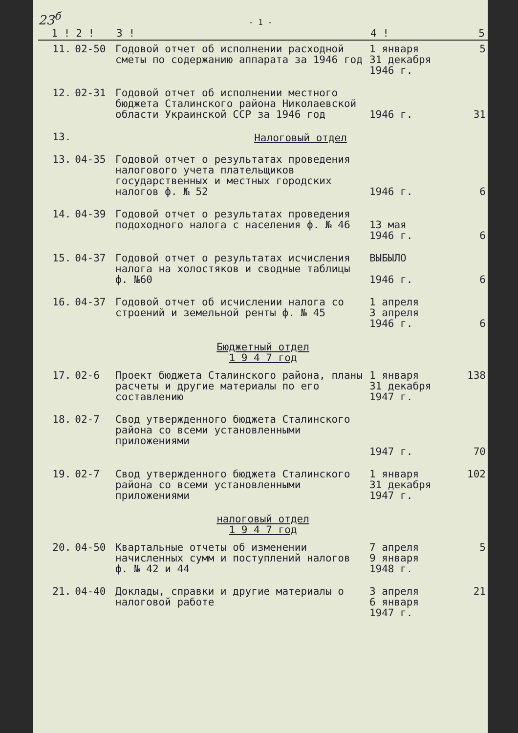23<sup>б</sup>
- 1 -
| 1 ! | 2 ! | 3 ! | 4 ! | 5 |
| --- | --- | --- | --- | --- |
| 11. | 02-50 | Годовой отчет об исполнении расходной сметы по содержанию аппарата за 1946 год | 1 января 31 декабря 1946 г. | 5 |
| 12. | 02-31 | Годовой отчет об исполнении местного бюджета Сталинского района Николаевской области Украинской ССР за 1946 год | 1946 г. | 31 |
| 13. | | Налоговый отдел | | |
| 13. | 04-35 | Годовой отчет о результатах проведения налогового учета плательщиков государственных и местных городских налогов ф. № 52 | 1946 г. | 6 |
| 14. | 04-39 | Годовой отчет о результатах проведения подоходного налога с населения ф. № 46 | 13 мая 1946 г. | 6 |
| 15. | 04-37 | Годовой отчет о результатах исчисления налога на холостяков и сводные таблицы ф. №60 | ВЫБЫЛО 1946 г. | 6 |
| 16. | 04-37 | Годовой отчет об исчислении налога со строений и земельной ренты ф. № 45 | 1 апреля 3 апреля 1946 г. | 6 |
| Бюджетный отдел 1 9 4 7 год | | | | |
| 17. | 02-6 | Проект бюджета Сталинского района, планы расчеты и другие материалы по его составлению | 1 января 31 декабря 1947 г. | 138 |
| 18. | 02-7 | Свод утвержденного бюджета Сталинского района со всеми установленными приложениями | 1947 г. | 70 |
| 19. | 02-7 | Свод утвержденного бюджета Сталинского района со всеми установленными приложениями | 1 января 31 декабря 1947 г. | 102 |
| налоговый отдел 1 9 4 7 год | | | | |
| 20. | 04-50 | Квартальные отчеты об изменении начисленных сумм и поступлений налогов ф. № 42 и 44 | 7 апреля 9 января 1948 г. | 5 |
| 21. | 04-40 | Доклады, справки и другие материалы о налоговой работе | 3 апреля 6 января 1947 г. | 21 |